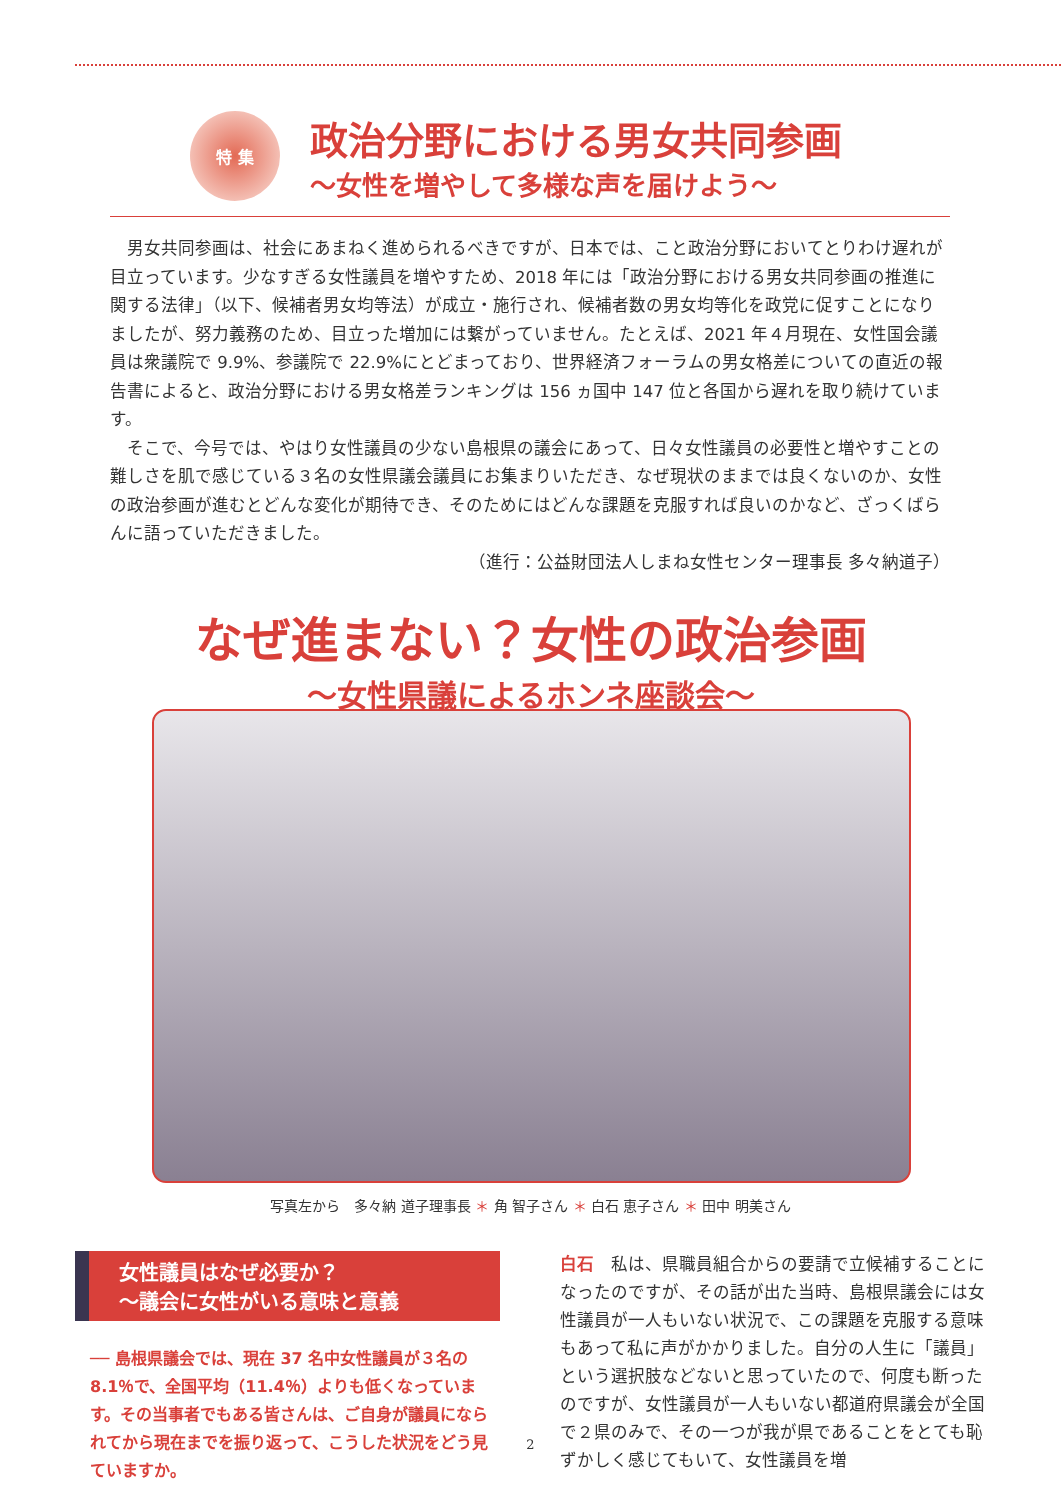特 集
政治分野における男女共同参画
～女性を増やして多様な声を届けよう～
男女共同参画は、社会にあまねく進められるべきですが、日本では、こと政治分野においてとりわけ遅れが目立っています。少なすぎる女性議員を増やすため、2018 年には「政治分野における男女共同参画の推進に関する法律」（以下、候補者男女均等法）が成立・施行され、候補者数の男女均等化を政党に促すことになりましたが、努力義務のため、目立った増加には繋がっていません。たとえば、2021 年４月現在、女性国会議員は衆議院で 9.9%、参議院で 22.9%にとどまっており、世界経済フォーラムの男女格差についての直近の報告書によると、政治分野における男女格差ランキングは 156 ヵ国中 147 位と各国から遅れを取り続けています。
そこで、今号では、やはり女性議員の少ない島根県の議会にあって、日々女性議員の必要性と増やすことの難しさを肌で感じている３名の女性県議会議員にお集まりいただき、なぜ現状のままでは良くないのか、女性の政治参画が進むとどんな変化が期待でき、そのためにはどんな課題を克服すれば良いのかなど、ざっくばらんに語っていただきました。
（進行：公益財団法人しまね女性センター理事長 多々納道子）
なぜ進まない？女性の政治参画
～女性県議によるホンネ座談会～
写真左から　多々納 道子理事長 ＊ 角 智子さん ＊ 白石 恵子さん ＊ 田中 明美さん
女性議員はなぜ必要か？
～議会に女性がいる意味と意義
── 島根県議会では、現在 37 名中女性議員が３名の 8.1％で、全国平均（11.4％）よりも低くなっています。その当事者でもある皆さんは、ご自身が議員になられてから現在までを振り返って、こうした状況をどう見ていますか。
白石　私は、県職員組合からの要請で立候補することになったのですが、その話が出た当時、島根県議会には女性議員が一人もいない状況で、この課題を克服する意味もあって私に声がかかりました。自分の人生に「議員」という選択肢などないと思っていたので、何度も断ったのですが、女性議員が一人もいない都道府県議会が全国で２県のみで、その一つが我が県であることをとても恥ずかしく感じてもいて、女性議員を増
2